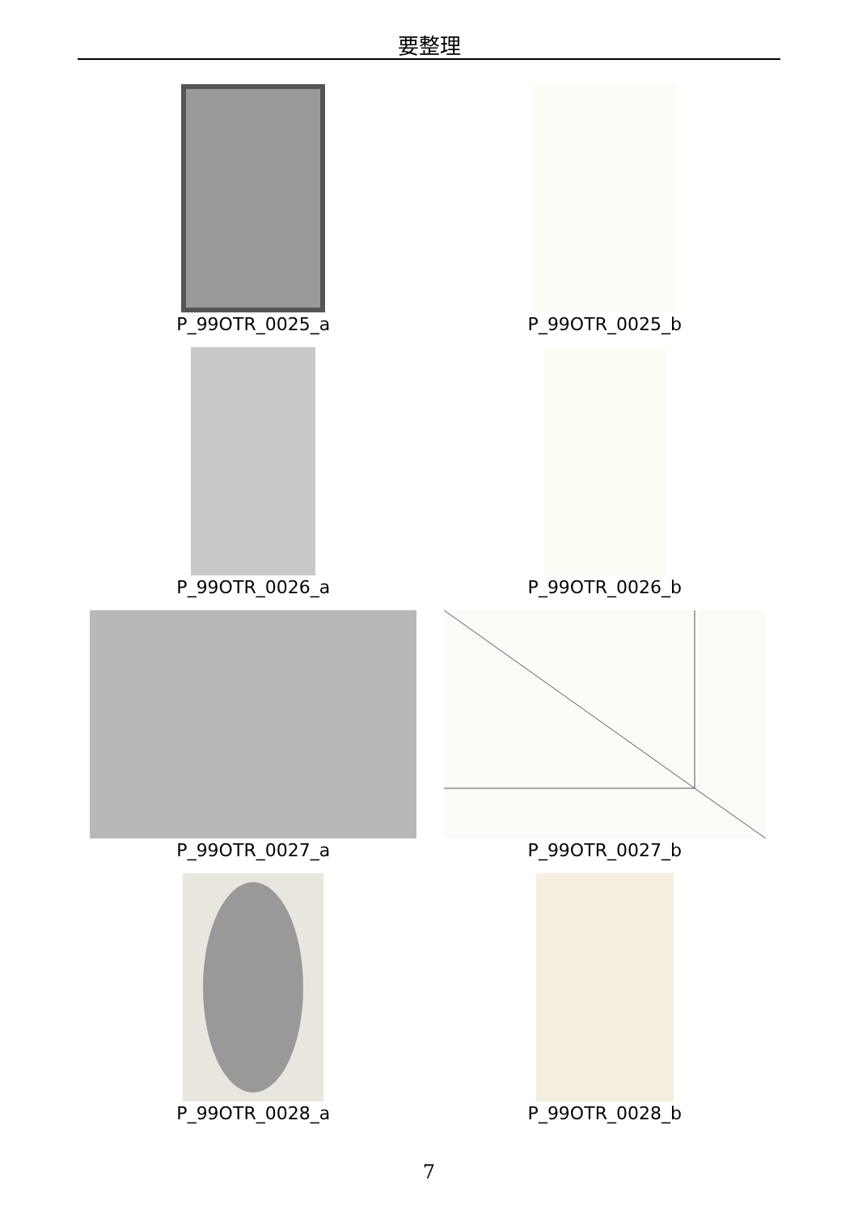要整理
P_99OTR_0025_a
P_99OTR_0025_b
P_99OTR_0026_a
P_99OTR_0026_b
P_99OTR_0027_a
P_99OTR_0027_b
P_99OTR_0028_a
P_99OTR_0028_b
7